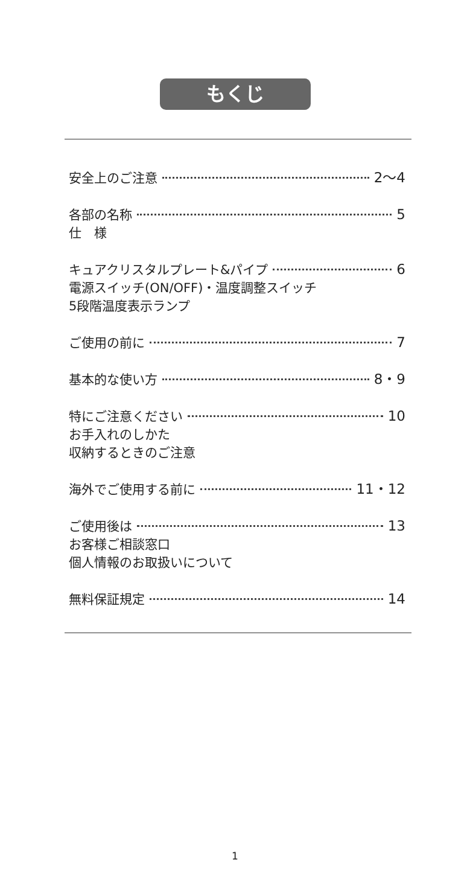もくじ
安全上のご注意 2〜4
各部の名称 5
仕　様
キュアクリスタルプレート&パイプ 6
電源スイッチ(ON/OFF)・温度調整スイッチ
5段階温度表示ランプ
ご使用の前に 7
基本的な使い方 8・9
特にご注意ください 10
お手入れのしかた
収納するときのご注意
海外でご使用する前に 11・12
ご使用後は 13
お客様ご相談窓口
個人情報のお取扱いについて
無料保証規定 14
1